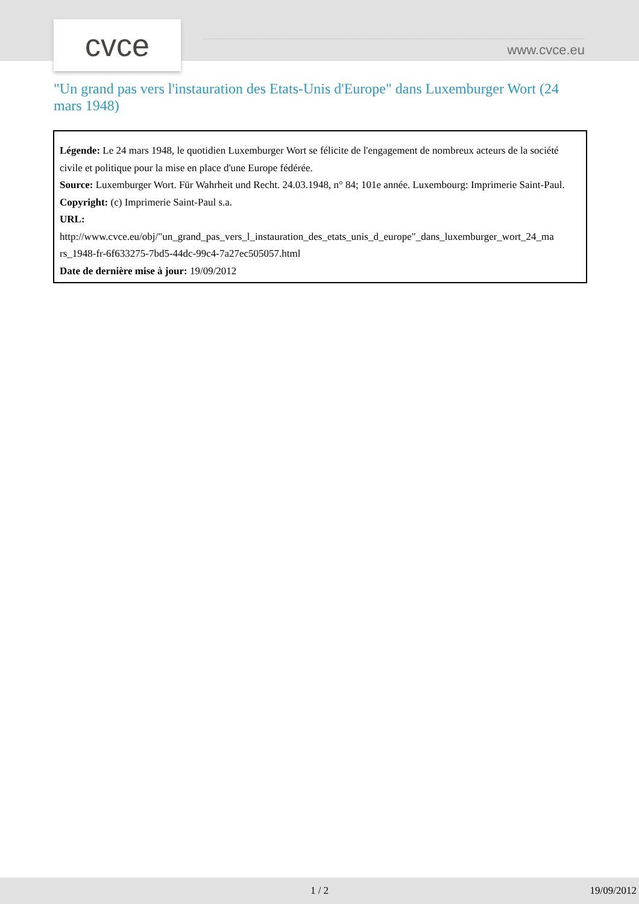cvce www.cvce.eu
"Un grand pas vers l'instauration des Etats-Unis d'Europe" dans Luxemburger Wort (24 mars 1948)
Légende: Le 24 mars 1948, le quotidien Luxemburger Wort se félicite de l'engagement de nombreux acteurs de la société civile et politique pour la mise en place d'une Europe fédérée.
Source: Luxemburger Wort. Für Wahrheit und Recht. 24.03.1948, n° 84; 101e année. Luxembourg: Imprimerie Saint-Paul.
Copyright: (c) Imprimerie Saint-Paul s.a.
URL:
http://www.cvce.eu/obj/"un_grand_pas_vers_l_instauration_des_etats_unis_d_europe"_dans_luxemburger_wort_24_ma rs_1948-fr-6f633275-7bd5-44dc-99c4-7a27ec505057.html
Date de dernière mise à jour: 19/09/2012
1 / 2 19/09/2012